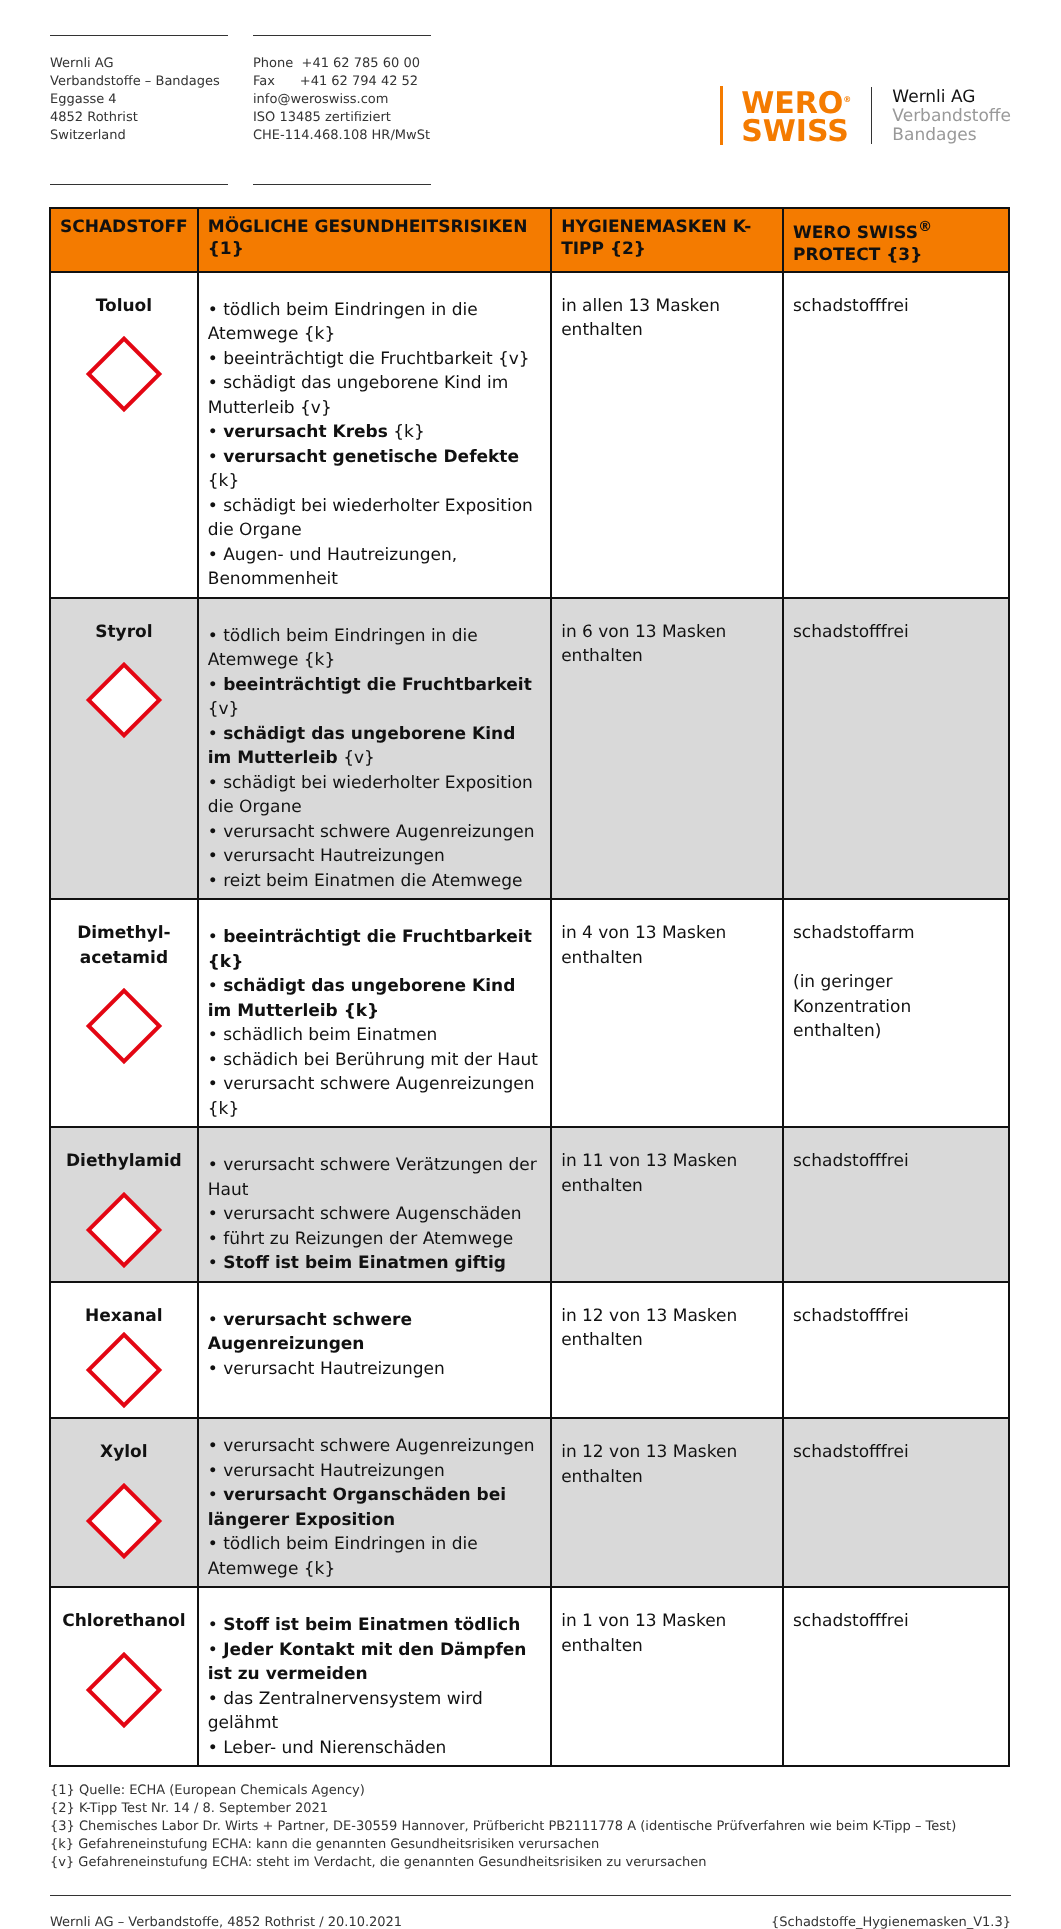Wernli AG
Verbandstoffe – Bandages
Eggasse 4
4852 Rothrist
Switzerland
Phone +41 62 785 60 00
Fax +41 62 794 42 52
info@weroswiss.com
ISO 13485 zertifiziert
CHE-114.468.108 HR/MwSt
WERO<sup>®</sup>
SWISS
Wernli AG
Verbandstoffe
Bandages
| SCHADSTOFF | MÖGLICHE GESUNDHEITSRISIKEN {1} | HYGIENEMASKEN K-TIPP {2} | WERO SWISS<sup>®</sup> PROTECT {3} |
| --- | --- | --- | --- |
| Toluol | • tödlich beim Eindringen in die Atemwege {k} • beeinträchtigt die Fruchtbarkeit {v} • schädigt das ungeborene Kind im Mutterleib {v} • verursacht Krebs {k} • verursacht genetische Defekte {k} • schädigt bei wiederholter Exposition die Organe • Augen- und Hautreizungen, Benommenheit | in allen 13 Masken enthalten | schadstofffrei |
| Styrol | • tödlich beim Eindringen in die Atemwege {k} • beeinträchtigt die Fruchtbarkeit {v} • schädigt das ungeborene Kind im Mutterleib {v} • schädigt bei wiederholter Exposition die Organe • verursacht schwere Augenreizungen • verursacht Hautreizungen • reizt beim Einatmen die Atemwege | in 6 von 13 Masken enthalten | schadstofffrei |
| Dimethyl- acetamid | • beeinträchtigt die Fruchtbarkeit {k} • schädigt das ungeborene Kind im Mutterleib {k} • schädlich beim Einatmen • schädich bei Berührung mit der Haut • verursacht schwere Augenreizungen {k} | in 4 von 13 Masken enthalten | schadstoffarm (in geringer Konzentration enthalten) |
| Diethylamid | • verursacht schwere Verätzungen der Haut • verursacht schwere Augenschäden • führt zu Reizungen der Atemwege • Stoff ist beim Einatmen giftig | in 11 von 13 Masken enthalten | schadstofffrei |
| Hexanal | • verursacht schwere Augenreizungen • verursacht Hautreizungen | in 12 von 13 Masken enthalten | schadstofffrei |
| Xylol | • verursacht schwere Augenreizungen • verursacht Hautreizungen • verursacht Organschäden bei längerer Exposition • tödlich beim Eindringen in die Atemwege {k} | in 12 von 13 Masken enthalten | schadstofffrei |
| Chlorethanol | • Stoff ist beim Einatmen tödlich • Jeder Kontakt mit den Dämpfen ist zu vermeiden • das Zentralnervensystem wird gelähmt • Leber- und Nierenschäden | in 1 von 13 Masken enthalten | schadstofffrei |
{1} Quelle: ECHA (European Chemicals Agency)
{2} K-Tipp Test Nr. 14 / 8. September 2021
{3} Chemisches Labor Dr. Wirts + Partner, DE-30559 Hannover, Prüfbericht PB2111778 A (identische Prüfverfahren wie beim K-Tipp – Test)
{k} Gefahreneinstufung ECHA: kann die genannten Gesundheitsrisiken verursachen
{v} Gefahreneinstufung ECHA: steht im Verdacht, die genannten Gesundheitsrisiken zu verursachen
Wernli AG – Verbandstoffe, 4852 Rothrist / 20.10.2021 {Schadstoffe_Hygienemasken_V1.3}